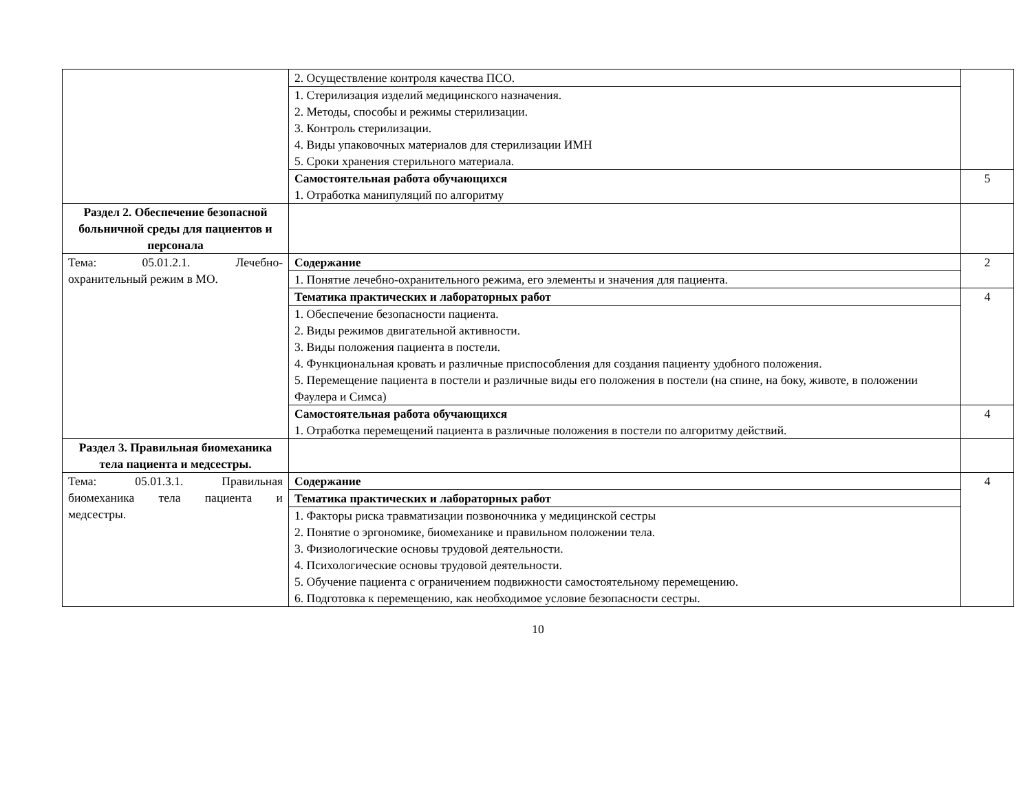| | 2. Осуществление контроля качества ПСО. | |
| | 1. Стерилизация изделий медицинского назначения. 2. Методы, способы и режимы стерилизации. 3. Контроль стерилизации. 4. Виды упаковочных материалов для стерилизации ИМН 5. Сроки хранения стерильного материала. | |
| | Самостоятельная работа обучающихся 1. Отработка манипуляций по алгоритму | 5 |
| Раздел 2. Обеспечение безопасной больничной среды для пациентов и персонала | | |
| Тема: 05.01.2.1. Лечебно- охранительный режим в МО. | Содержание | 2 |
| | 1. Понятие лечебно-охранительного режима, его элементы и значения для пациента. | |
| | Тематика практических и лабораторных работ | 4 |
| | 1. Обеспечение безопасности пациента. 2. Виды режимов двигательной активности. 3. Виды положения пациента в постели. 4. Функциональная кровать и различные приспособления для создания пациенту удобного положения. 5. Перемещение пациента в постели и различные виды его положения в постели (на спине, на боку, животе, в положении Фаулера и Симса) | |
| | Самостоятельная работа обучающихся 1. Отработка перемещений пациента в различные положения в постели по алгоритму действий. | 4 |
| Раздел 3. Правильная биомеханика тела пациента и медсестры. | | |
| Тема: 05.01.3.1. Правильная биомеханика тела пациента и медсестры. | Содержание | 4 |
| | Тематика практических и лабораторных работ | |
| | 1. Факторы риска травматизации позвоночника у медицинской сестры 2. Понятие о эргономике, биомеханике и правильном положении тела. 3. Физиологические основы трудовой деятельности. 4. Психологические основы трудовой деятельности. 5. Обучение пациента с ограничением подвижности самостоятельному перемещению. 6. Подготовка к перемещению, как необходимое условие безопасности сестры. | |
10